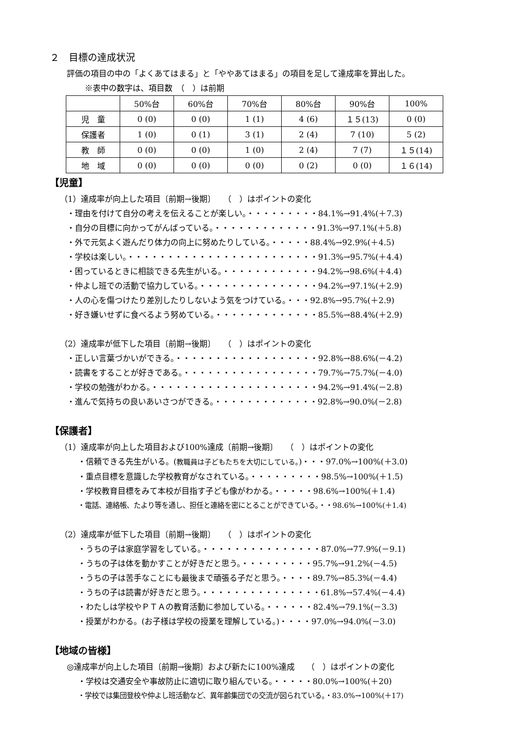２　目標の達成状況
評価の項目の中の「よくあてはまる」と「ややあてはまる」の項目を足して達成率を算出した。
※表中の数字は、項目数　（　）は前期
| | 50%台 | 60%台 | 70%台 | 80%台 | 90%台 | 100% |
| 児 童 | 0 (0) | 0 (0) | 1 (1) | 4 (6) | １５(13) | 0 (0) |
| 保護者 | 1 (0) | 0 (1) | 3 (1) | 2 (4) | 7 (10) | 5 (2) |
| 教 師 | 0 (0) | 0 (0) | 1 (0) | 2 (4) | 7 (7) | １５(14) |
| 地 域 | 0 (0) | 0 (0) | 0 (0) | 0 (2) | 0 (0) | １６(14) |
【児童】
（1）達成率が向上した項目〔前期→後期〕　　（　）はポイントの変化
・理由を付けて自分の考えを伝えることが楽しい。・・・・・・・・・84.1%→91.4%(＋7.3)
・自分の目標に向かってがんばっている。・・・・・・・・・・・・・91.3%→97.1%(＋5.8)
・外で元気よく遊んだり体力の向上に努めたりしている。・・・・・88.4%→92.9%(＋4.5)
・学校は楽しい。・・・・・・・・・・・・・・・・・・・・・・・・91.3%→95.7%(＋4.4)
・困っているときに相談できる先生がいる。・・・・・・・・・・・・94.2%→98.6%(＋4.4)
・仲よし班での活動で協力している。・・・・・・・・・・・・・・・94.2%→97.1%(＋2.9)
・人の心を傷つけたり差別したりしないよう気をつけている。・・・92.8%→95.7%(＋2.9)
・好き嫌いせずに食べるよう努めている。・・・・・・・・・・・・・85.5%→88.4%(＋2.9)
（2）達成率が低下した項目〔前期→後期〕　　（　）はポイントの変化
・正しい言葉づかいができる。・・・・・・・・・・・・・・・・・・92.8%→88.6%(－4.2)
・読書をすることが好きである。・・・・・・・・・・・・・・・・・79.7%→75.7%(－4.0)
・学校の勉強がわかる。・・・・・・・・・・・・・・・・・・・・・94.2%→91.4%(－2.8)
・進んで気持ちの良いあいさつができる。・・・・・・・・・・・・・92.8%→90.0%(－2.8)
【保護者】
（1）達成率が向上した項目および100%達成〔前期→後期〕　　（　）はポイントの変化
・信頼できる先生がいる。(教職員は子どもたちを大切にしている。)・・・97.0%→100%(＋3.0)
・重点目標を意識した学校教育がなされている。・・・・・・・・・98.5%→100%(＋1.5)
・学校教育目標をみて本校が目指す子ども像がわかる。・・・・・98.6%→100%(＋1.4)
・電話、連絡帳、たより等を通し、担任と連絡を密にとることができている。・・98.6%→100%(＋1.4)
（2）達成率が低下した項目〔前期→後期〕　　（　）はポイントの変化
・うちの子は家庭学習をしている。・・・・・・・・・・・・・・・87.0%→77.9%(－9.1)
・うちの子は体を動かすことが好きだと思う。・・・・・・・・・95.7%→91.2%(－4.5)
・うちの子は苦手なことにも最後まで頑張る子だと思う。・・・・89.7%→85.3%(－4.4)
・うちの子は読書が好きだと思う。・・・・・・・・・・・・・・・61.8%→57.4%(－4.4)
・わたしは学校やＰＴＡの教育活動に参加している。・・・・・・82.4%→79.1%(－3.3)
・授業がわかる。(お子様は学校の授業を理解している。)・・・・97.0%→94.0%(－3.0)
【地域の皆様】
◎達成率が向上した項目〔前期→後期〕および新たに100%達成　　（　）はポイントの変化
・学校は交通安全や事故防止に適切に取り組んでいる。・・・・・80.0%→100%(＋20)
・学校では集団登校や仲よし班活動など、異年齢集団での交流が図られている。・83.0%→100%(＋17)